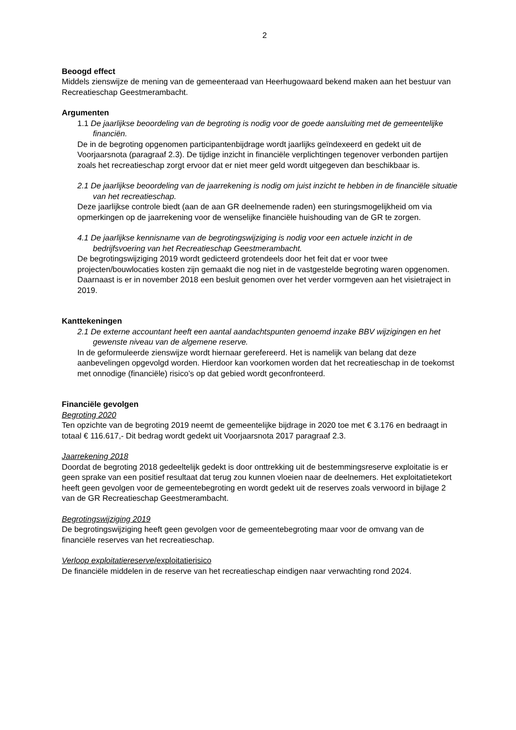2
Beoogd effect
Middels zienswijze de mening van de gemeenteraad van Heerhugowaard bekend maken aan het bestuur van Recreatieschap Geestmerambacht.
Argumenten
1.1 De jaarlijkse beoordeling van de begroting is nodig voor de goede aansluiting met de gemeentelijke financiën.
De in de begroting opgenomen participantenbijdrage wordt jaarlijks geïndexeerd en gedekt uit de Voorjaarsnota (paragraaf 2.3). De tijdige inzicht in financiële verplichtingen tegenover verbonden partijen zoals het recreatieschap zorgt ervoor dat er niet meer geld wordt uitgegeven dan beschikbaar is.
2.1 De jaarlijkse beoordeling van de jaarrekening is nodig om juist inzicht te hebben in de financiële situatie van het recreatieschap.
Deze jaarlijkse controle biedt (aan de aan GR deelnemende raden) een sturingsmogelijkheid om via opmerkingen op de jaarrekening voor de wenselijke financiële huishouding van de GR te zorgen.
4.1 De jaarlijkse kennisname van de begrotingswijziging is nodig voor een actuele inzicht in de bedrijfsvoering van het Recreatieschap Geestmerambacht.
De begrotingswijziging 2019 wordt gedicteerd grotendeels door het feit dat er voor twee projecten/bouwlocaties kosten zijn gemaakt die nog niet in de vastgestelde begroting waren opgenomen. Daarnaast is er in november 2018 een besluit genomen over het verder vormgeven aan het visietraject in 2019.
Kanttekeningen
2.1 De externe accountant heeft een aantal aandachtspunten genoemd inzake BBV wijzigingen en het gewenste niveau van de algemene reserve.
In de geformuleerde zienswijze wordt hiernaar gerefereerd. Het is namelijk van belang dat deze aanbevelingen opgevolgd worden. Hierdoor kan voorkomen worden dat het recreatieschap in de toekomst met onnodige (financiële) risico’s op dat gebied wordt geconfronteerd.
Financiële gevolgen
Begroting 2020
Ten opzichte van de begroting 2019 neemt de gemeentelijke bijdrage in 2020 toe met € 3.176 en bedraagt in totaal € 116.617,- Dit bedrag wordt gedekt uit Voorjaarsnota 2017 paragraaf 2.3.
Jaarrekening 2018
Doordat de begroting 2018 gedeeltelijk gedekt is door onttrekking uit de bestemmingsreserve exploitatie is er geen sprake van een positief resultaat dat terug zou kunnen vloeien naar de deelnemers. Het exploitatietekort heeft geen gevolgen voor de gemeentebegroting en wordt gedekt uit de reserves zoals verwoord in bijlage 2 van de GR Recreatieschap Geestmerambacht.
Begrotingswijziging 2019
De begrotingswijziging heeft geen gevolgen voor de gemeentebegroting maar voor de omvang van de financiële reserves van het recreatieschap.
Verloop exploitatiereserve/exploitatierisico
De financiële middelen in de reserve van het recreatieschap eindigen naar verwachting rond 2024.